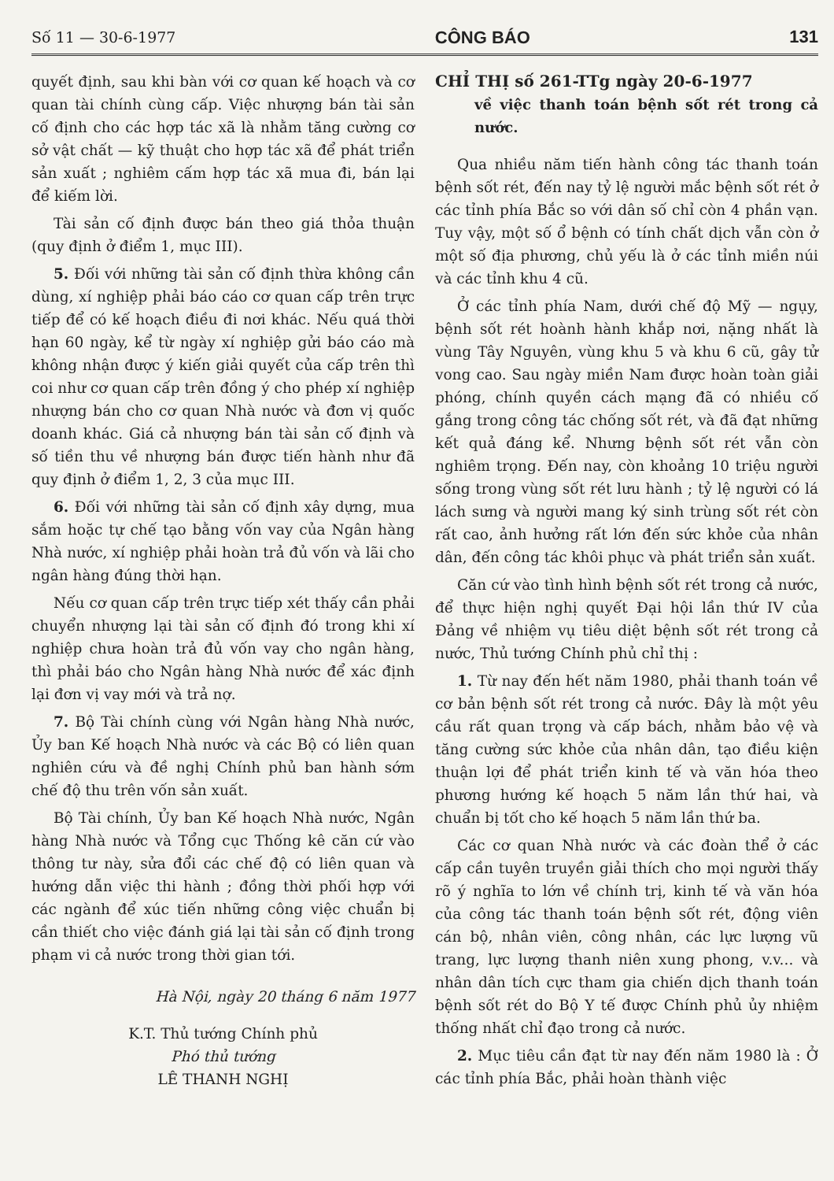Số 11 — 30-6-1977 CÔNG BÁO 131
quyết định, sau khi bàn với cơ quan kế hoạch và cơ quan tài chính cùng cấp. Việc nhượng bán tài sản cố định cho các hợp tác xã là nhằm tăng cường cơ sở vật chất — kỹ thuật cho hợp tác xã để phát triển sản xuất ; nghiêm cấm hợp tác xã mua đi, bán lại để kiếm lời.
Tài sản cố định được bán theo giá thỏa thuận (quy định ở điểm 1, mục III).
5. Đối với những tài sản cố định thừa không cần dùng, xí nghiệp phải báo cáo cơ quan cấp trên trực tiếp để có kế hoạch điều đi nơi khác. Nếu quá thời hạn 60 ngày, kể từ ngày xí nghiệp gửi báo cáo mà không nhận được ý kiến giải quyết của cấp trên thì coi như cơ quan cấp trên đồng ý cho phép xí nghiệp nhượng bán cho cơ quan Nhà nước và đơn vị quốc doanh khác. Giá cả nhượng bán tài sản cố định và số tiền thu về nhượng bán được tiến hành như đã quy định ở điểm 1, 2, 3 của mục III.
6. Đối với những tài sản cố định xây dựng, mua sắm hoặc tự chế tạo bằng vốn vay của Ngân hàng Nhà nước, xí nghiệp phải hoàn trả đủ vốn và lãi cho ngân hàng đúng thời hạn.
Nếu cơ quan cấp trên trực tiếp xét thấy cần phải chuyển nhượng lại tài sản cố định đó trong khi xí nghiệp chưa hoàn trả đủ vốn vay cho ngân hàng, thì phải báo cho Ngân hàng Nhà nước để xác định lại đơn vị vay mới và trả nợ.
7. Bộ Tài chính cùng với Ngân hàng Nhà nước, Ủy ban Kế hoạch Nhà nước và các Bộ có liên quan nghiên cứu và đề nghị Chính phủ ban hành sớm chế độ thu trên vốn sản xuất.
Bộ Tài chính, Ủy ban Kế hoạch Nhà nước, Ngân hàng Nhà nước và Tổng cục Thống kê căn cứ vào thông tư này, sửa đổi các chế độ có liên quan và hướng dẫn việc thi hành ; đồng thời phối hợp với các ngành để xúc tiến những công việc chuẩn bị cần thiết cho việc đánh giá lại tài sản cố định trong phạm vi cả nước trong thời gian tới.
Hà Nội, ngày 20 tháng 6 năm 1977
K.T. Thủ tướng Chính phủ
Phó thủ tướng
LÊ THANH NGHỊ
CHỈ THỊ số 261-TTg ngày 20-6-1977
về việc thanh toán bệnh sốt rét trong cả nước.
Qua nhiều năm tiến hành công tác thanh toán bệnh sốt rét, đến nay tỷ lệ người mắc bệnh sốt rét ở các tỉnh phía Bắc so với dân số chỉ còn 4 phần vạn. Tuy vậy, một số ổ bệnh có tính chất dịch vẫn còn ở một số địa phương, chủ yếu là ở các tỉnh miền núi và các tỉnh khu 4 cũ.
Ở các tỉnh phía Nam, dưới chế độ Mỹ — ngụy, bệnh sốt rét hoành hành khắp nơi, nặng nhất là vùng Tây Nguyên, vùng khu 5 và khu 6 cũ, gây tử vong cao. Sau ngày miền Nam được hoàn toàn giải phóng, chính quyền cách mạng đã có nhiều cố gắng trong công tác chống sốt rét, và đã đạt những kết quả đáng kể. Nhưng bệnh sốt rét vẫn còn nghiêm trọng. Đến nay, còn khoảng 10 triệu người sống trong vùng sốt rét lưu hành ; tỷ lệ người có lá lách sưng và người mang ký sinh trùng sốt rét còn rất cao, ảnh hưởng rất lớn đến sức khỏe của nhân dân, đến công tác khôi phục và phát triển sản xuất.
Căn cứ vào tình hình bệnh sốt rét trong cả nước, để thực hiện nghị quyết Đại hội lần thứ IV của Đảng về nhiệm vụ tiêu diệt bệnh sốt rét trong cả nước, Thủ tướng Chính phủ chỉ thị :
1. Từ nay đến hết năm 1980, phải thanh toán về cơ bản bệnh sốt rét trong cả nước. Đây là một yêu cầu rất quan trọng và cấp bách, nhằm bảo vệ và tăng cường sức khỏe của nhân dân, tạo điều kiện thuận lợi để phát triển kinh tế và văn hóa theo phương hướng kế hoạch 5 năm lần thứ hai, và chuẩn bị tốt cho kế hoạch 5 năm lần thứ ba.
Các cơ quan Nhà nước và các đoàn thể ở các cấp cần tuyên truyền giải thích cho mọi người thấy rõ ý nghĩa to lớn về chính trị, kinh tế và văn hóa của công tác thanh toán bệnh sốt rét, động viên cán bộ, nhân viên, công nhân, các lực lượng vũ trang, lực lượng thanh niên xung phong, v.v... và nhân dân tích cực tham gia chiến dịch thanh toán bệnh sốt rét do Bộ Y tế được Chính phủ ủy nhiệm thống nhất chỉ đạo trong cả nước.
2. Mục tiêu cần đạt từ nay đến năm 1980 là : Ở các tỉnh phía Bắc, phải hoàn thành việc